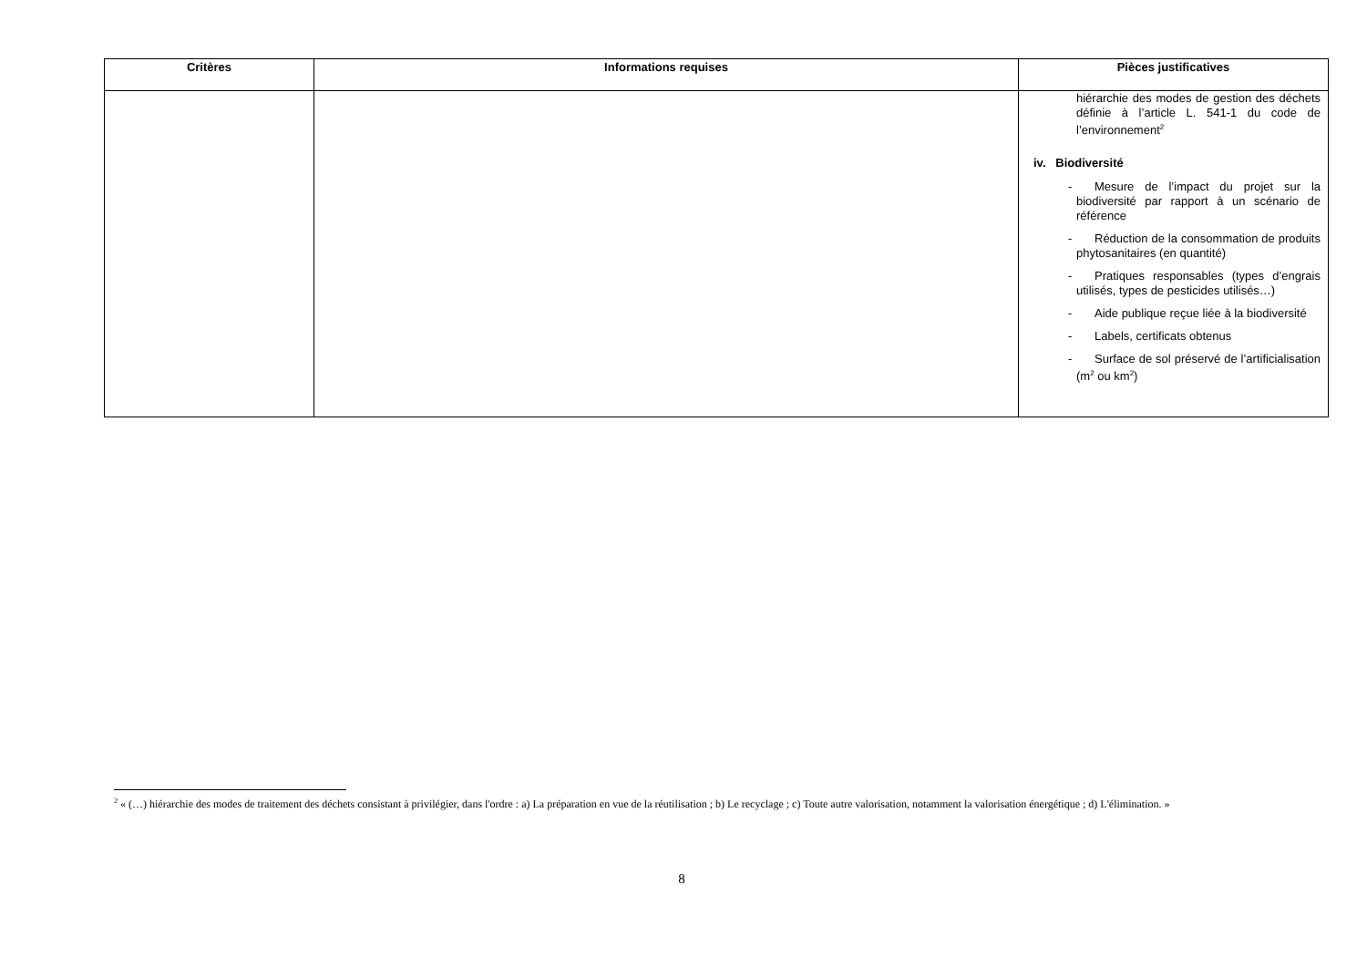| Critères | Informations requises | Pièces justificatives |
| --- | --- | --- |
| | | hiérarchie des modes de gestion des déchets définie à l’article L. 541-1 du code de l’environnement<sup>2</sup> iv. Biodiversité - Mesure de l’impact du projet sur la biodiversité par rapport à un scénario de référence - Réduction de la consommation de produits phytosanitaires (en quantité) - Pratiques responsables (types d’engrais utilisés, types de pesticides utilisés…) - Aide publique reçue liée à la biodiversité - Labels, certificats obtenus - Surface de sol préservé de l’artificialisation (m<sup>2</sup> ou km<sup>2</sup>) |
<sup>2</sup> « (…) hiérarchie des modes de traitement des déchets consistant à privilégier, dans l'ordre : a) La préparation en vue de la réutilisation ; b) Le recyclage ; c) Toute autre valorisation, notamment la valorisation énergétique ; d) L'élimination. »
8